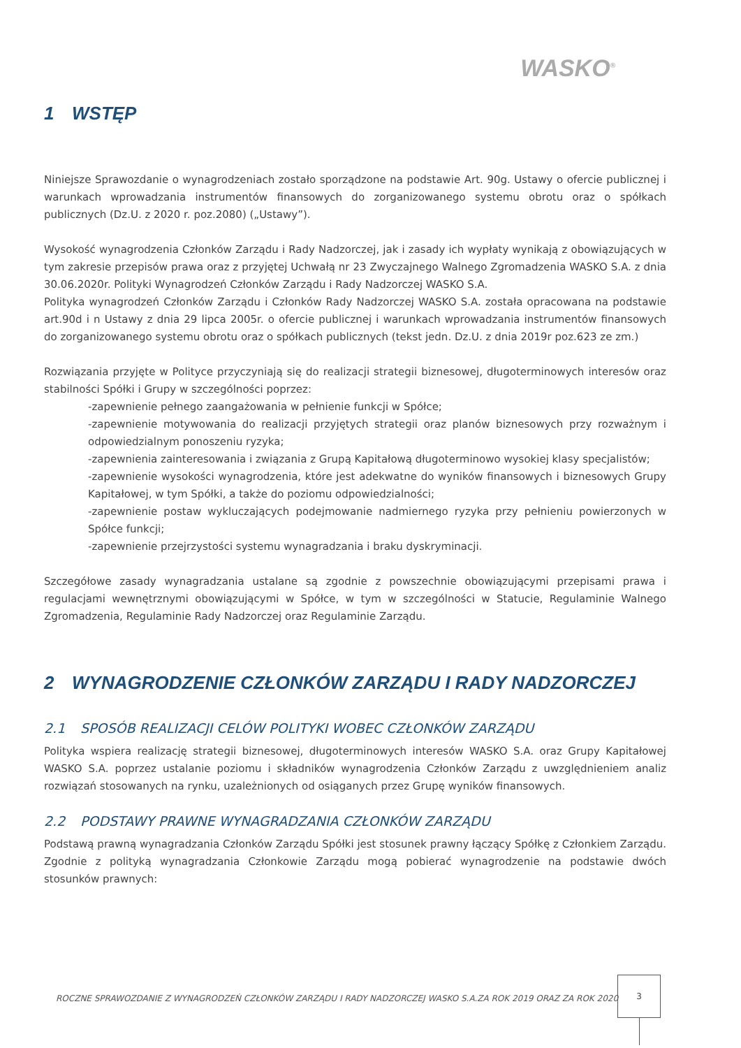WASKO<sup>®</sup>
1 WSTĘP
Niniejsze Sprawozdanie o wynagrodzeniach zostało sporządzone na podstawie Art. 90g. Ustawy o ofercie publicznej i warunkach wprowadzania instrumentów finansowych do zorganizowanego systemu obrotu oraz o spółkach publicznych (Dz.U. z 2020 r. poz.2080) („Ustawy”).
Wysokość wynagrodzenia Członków Zarządu i Rady Nadzorczej, jak i zasady ich wypłaty wynikają z obowiązujących w tym zakresie przepisów prawa oraz z przyjętej Uchwałą nr 23 Zwyczajnego Walnego Zgromadzenia WASKO S.A. z dnia 30.06.2020r. Polityki Wynagrodzeń Członków Zarządu i Rady Nadzorczej WASKO S.A.
Polityka wynagrodzeń Członków Zarządu i Członków Rady Nadzorczej WASKO S.A. została opracowana na podstawie art.90d i n Ustawy z dnia 29 lipca 2005r. o ofercie publicznej i warunkach wprowadzania instrumentów finansowych do zorganizowanego systemu obrotu oraz o spółkach publicznych (tekst jedn. Dz.U. z dnia 2019r poz.623 ze zm.)
Rozwiązania przyjęte w Polityce przyczyniają się do realizacji strategii biznesowej, długoterminowych interesów oraz stabilności Spółki i Grupy w szczególności poprzez:
-zapewnienie pełnego zaangażowania w pełnienie funkcji w Spółce;
-zapewnienie motywowania do realizacji przyjętych strategii oraz planów biznesowych przy rozważnym i odpowiedzialnym ponoszeniu ryzyka;
-zapewnienia zainteresowania i związania z Grupą Kapitałową długoterminowo wysokiej klasy specjalistów;
-zapewnienie wysokości wynagrodzenia, które jest adekwatne do wyników finansowych i biznesowych Grupy Kapitałowej, w tym Spółki, a także do poziomu odpowiedzialności;
-zapewnienie postaw wykluczających podejmowanie nadmiernego ryzyka przy pełnieniu powierzonych w Spółce funkcji;
-zapewnienie przejrzystości systemu wynagradzania i braku dyskryminacji.
Szczegółowe zasady wynagradzania ustalane są zgodnie z powszechnie obowiązującymi przepisami prawa i regulacjami wewnętrznymi obowiązującymi w Spółce, w tym w szczególności w Statucie, Regulaminie Walnego Zgromadzenia, Regulaminie Rady Nadzorczej oraz Regulaminie Zarządu.
2 WYNAGRODZENIE CZŁONKÓW ZARZĄDU I RADY NADZORCZEJ
2.1 SPOSÓB REALIZACJI CELÓW POLITYKI WOBEC CZŁONKÓW ZARZĄDU
Polityka wspiera realizację strategii biznesowej, długoterminowych interesów WASKO S.A. oraz Grupy Kapitałowej WASKO S.A. poprzez ustalanie poziomu i składników wynagrodzenia Członków Zarządu z uwzględnieniem analiz rozwiązań stosowanych na rynku, uzależnionych od osiąganych przez Grupę wyników finansowych.
2.2 PODSTAWY PRAWNE WYNAGRADZANIA CZŁONKÓW ZARZĄDU
Podstawą prawną wynagradzania Członków Zarządu Spółki jest stosunek prawny łączący Spółkę z Członkiem Zarządu. Zgodnie z polityką wynagradzania Członkowie Zarządu mogą pobierać wynagrodzenie na podstawie dwóch stosunków prawnych:
ROCZNE SPRAWOZDANIE Z WYNAGRODZEŃ CZŁONKÓW ZARZĄDU I RADY NADZORCZEJ WASKO S.A.ZA ROK 2019 ORAZ ZA ROK 2020
3